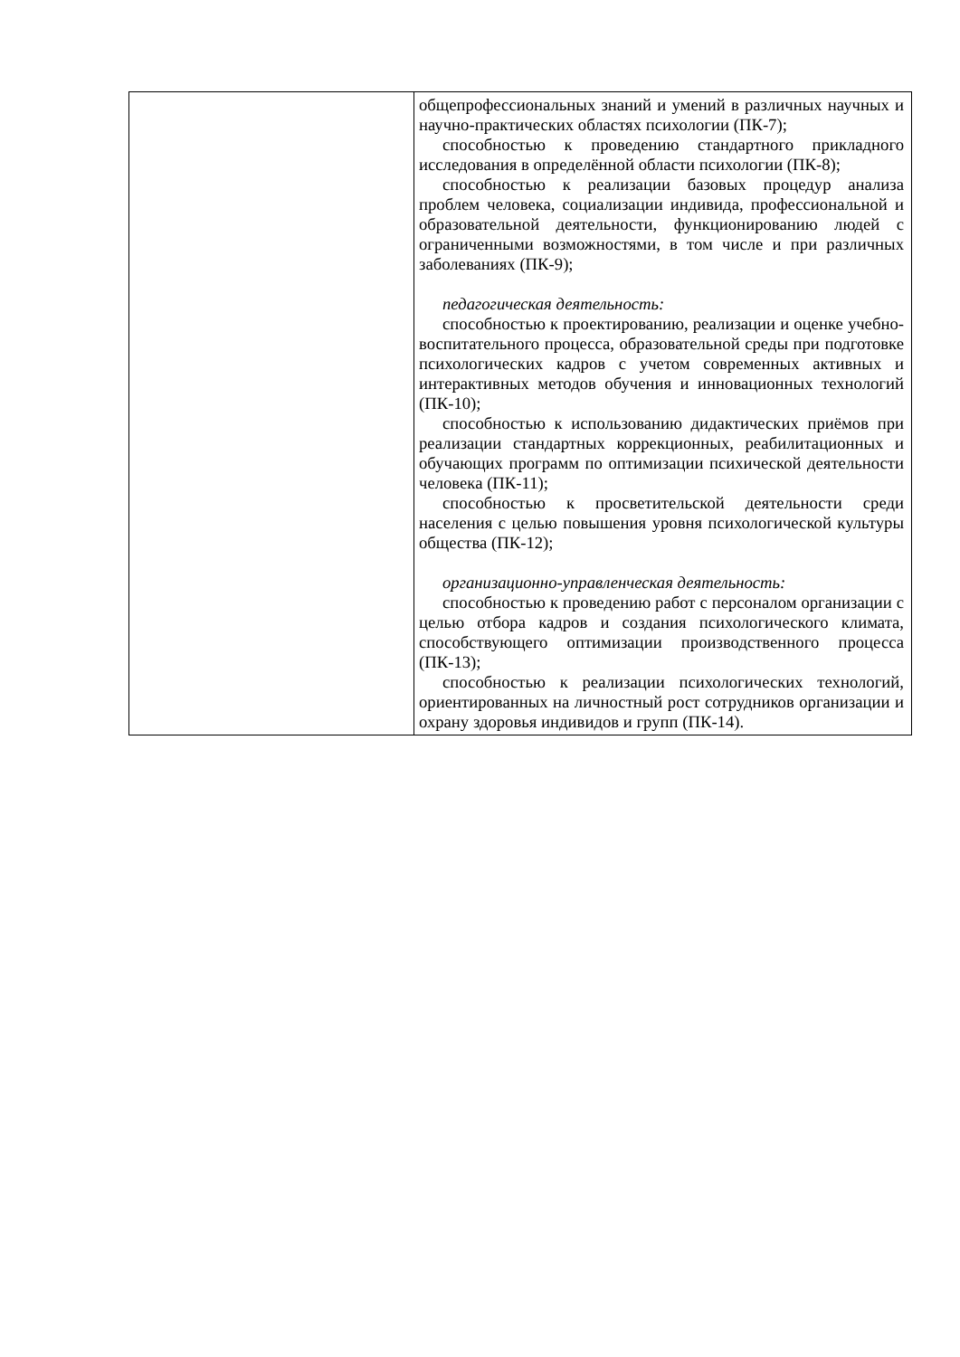| | общепрофессиональных знаний и умений в различных научных и научно-практических областях психологии (ПК-7); способностью к проведению стандартного прикладного исследования в определённой области психологии (ПК-8); способностью к реализации базовых процедур анализа проблем человека, социализации индивида, профессиональной и образовательной деятельности, функционированию людей с ограниченными возможностями, в том числе и при различных заболеваниях (ПК-9); педагогическая деятельность: способностью к проектированию, реализации и оценке учебно-воспитательного процесса, образовательной среды при подготовке психологических кадров с учетом современных активных и интерактивных методов обучения и инновационных технологий (ПК-10); способностью к использованию дидактических приёмов при реализации стандартных коррекционных, реабилитационных и обучающих программ по оптимизации психической деятельности человека (ПК-11); способностью к просветительской деятельности среди населения с целью повышения уровня психологической культуры общества (ПК-12); организационно-управленческая деятельность: способностью к проведению работ с персоналом организации с целью отбора кадров и создания психологического климата, способствующего оптимизации производственного процесса (ПК-13); способностью к реализации психологических технологий, ориентированных на личностный рост сотрудников организации и охрану здоровья индивидов и групп (ПК-14). |